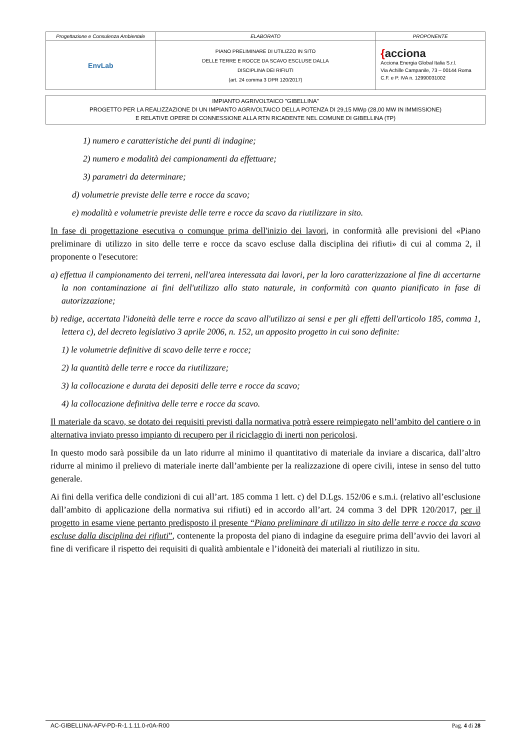| Progettazione e Consulenza Ambientale | ELABORATO | PROPONENTE |
| EnvLab | PIANO PRELIMINARE DI UTILIZZO IN SITO DELLE TERRE E ROCCE DA SCAVO ESCLUSE DALLA DISCIPLINA DEI RIFIUTI (art. 24 comma 3 DPR 120/2017) | { acciona Acciona Energia Global Italia S.r.l. Via Achille Campanile, 73 – 00144 Roma C.F. e P. IVA n. 12990031002 |
IMPIANTO AGRIVOLTAICO "GIBELLINA"
PROGETTO PER LA REALIZZAZIONE DI UN IMPIANTO AGRIVOLTAICO DELLA POTENZA DI 29,15 MWp (28,00 MW IN IMMISSIONE)
E RELATIVE OPERE DI CONNESSIONE ALLA RTN RICADENTE NEL COMUNE DI GIBELLINA (TP)
1) numero e caratteristiche dei punti di indagine;
2) numero e modalità dei campionamenti da effettuare;
3) parametri da determinare;
d) volumetrie previste delle terre e rocce da scavo;
e) modalità e volumetrie previste delle terre e rocce da scavo da riutilizzare in sito.
In fase di progettazione esecutiva o comunque prima dell'inizio dei lavori, in conformità alle previsioni del «Piano preliminare di utilizzo in sito delle terre e rocce da scavo escluse dalla disciplina dei rifiuti» di cui al comma 2, il proponente o l'esecutore:
a) effettua il campionamento dei terreni, nell'area interessata dai lavori, per la loro caratterizzazione al fine di accertarne la non contaminazione ai fini dell'utilizzo allo stato naturale, in conformità con quanto pianificato in fase di autorizzazione;
b) redige, accertata l'idoneità delle terre e rocce da scavo all'utilizzo ai sensi e per gli effetti dell'articolo 185, comma 1, lettera c), del decreto legislativo 3 aprile 2006, n. 152, un apposito progetto in cui sono definite:
1) le volumetrie definitive di scavo delle terre e rocce;
2) la quantità delle terre e rocce da riutilizzare;
3) la collocazione e durata dei depositi delle terre e rocce da scavo;
4) la collocazione definitiva delle terre e rocce da scavo.
Il materiale da scavo, se dotato dei requisiti previsti dalla normativa potrà essere reimpiegato nell’ambito del cantiere o in alternativa inviato presso impianto di recupero per il riciclaggio di inerti non pericolosi.
In questo modo sarà possibile da un lato ridurre al minimo il quantitativo di materiale da inviare a discarica, dall’altro ridurre al minimo il prelievo di materiale inerte dall’ambiente per la realizzazione di opere civili, intese in senso del tutto generale.
Ai fini della verifica delle condizioni di cui all’art. 185 comma 1 lett. c) del D.Lgs. 152/06 e s.m.i. (relativo all’esclusione dall’ambito di applicazione della normativa sui rifiuti) ed in accordo all’art. 24 comma 3 del DPR 120/2017, per il progetto in esame viene pertanto predisposto il presente “Piano preliminare di utilizzo in sito delle terre e rocce da scavo escluse dalla disciplina dei rifiuti”, contenente la proposta del piano di indagine da eseguire prima dell’avvio dei lavori al fine di verificare il rispetto dei requisiti di qualità ambientale e l’idoneità dei materiali al riutilizzo in situ.
AC-GIBELLINA-AFV-PD-R-1.1.11.0-r0A-R00 Pag. 4 di 28